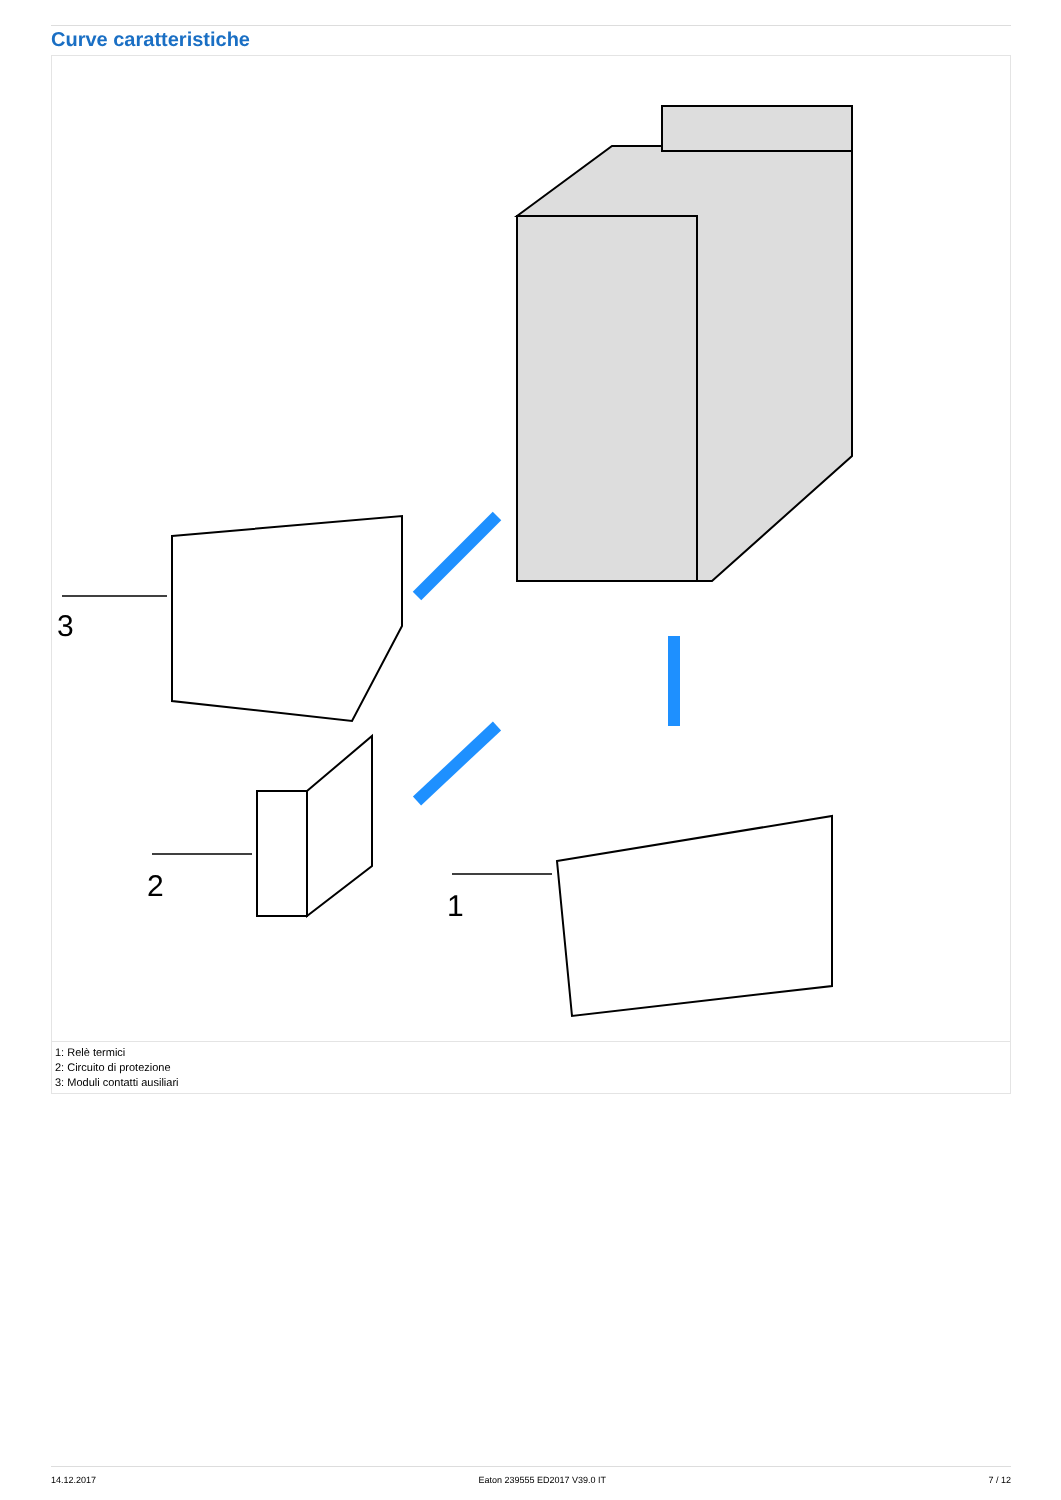Curve caratteristiche
3
2
1
1: Relè termici
2: Circuito di protezione
3: Moduli contatti ausiliari
14.12.2017 Eaton 239555 ED2017 V39.0 IT 7 / 12